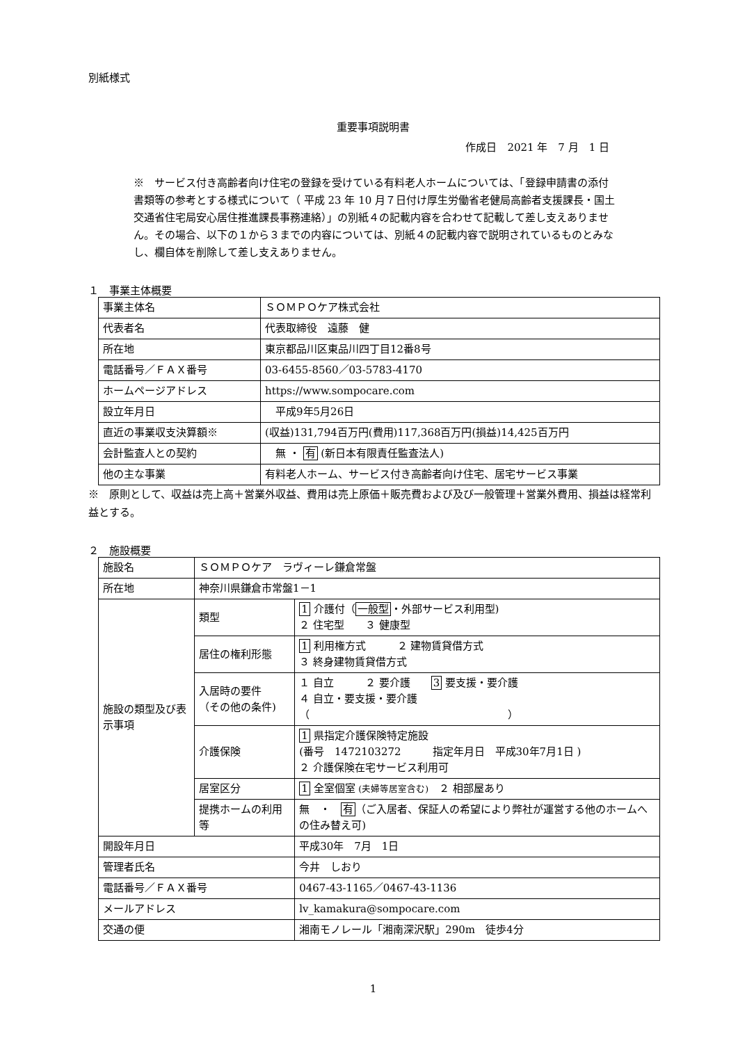別紙様式
重要事項説明書
作成日　2021 年　7 月　1 日
※　サービス付き高齢者向け住宅の登録を受けている有料老人ホームについては、「登録申請書の添付書類等の参考とする様式について（ 平成 23 年 10 月７日付け厚生労働省老健局高齢者支援課長・国土交通省住宅局安心居住推進課長事務連絡）」の別紙４の記載内容を合わせて記載して差し支えありません。その場合、以下の１から３までの内容については、別紙４の記載内容で説明されているものとみなし、欄自体を削除して差し支えありません。
１　事業主体概要
| 事業主体名 | ＳＯＭＰＯケア株式会社 |
| 代表者名 | 代表取締役 遠藤 健 |
| 所在地 | 東京都品川区東品川四丁目12番8号 |
| 電話番号／ＦＡＸ番号 | 03-6455-8560／03-5783-4170 |
| ホームページアドレス | https://www.sompocare.com |
| 設立年月日 | 平成9年5月26日 |
| 直近の事業収支決算額※ | (収益)131,794百万円(費用)117,368百万円(損益)14,425百万円 |
| 会計監査人との契約 | 無 ・ 有 (新日本有限責任監査法人) |
| 他の主な事業 | 有料老人ホーム、サービス付き高齢者向け住宅、居宅サービス事業 |
※　原則として、収益は売上高＋営業外収益、費用は売上原価＋販売費および及び一般管理＋営業外費用、損益は経常利益とする。
２　施設概要
| 施設名 | ＳＯＭＰＯケア ラヴィーレ鎌倉常盤 | | |
| 所在地 | 神奈川県鎌倉市常盤1－1 | | |
| 施設の類型及び表示事項 | 類型 | | 1 介護付（ 一般型 ・外部サービス利用型) ２ 住宅型 ３ 健康型 |
| | 居住の権利形態 | | 1 利用権方式 ２ 建物賃貸借方式 ３ 終身建物賃貸借方式 |
| | 入居時の要件 （その他の条件) | | １ 自立 ２ 要介護 3 要支援・要介護 ４ 自立・要支援・要介護 （ ） |
| | 介護保険 | | 1 県指定介護保険特定施設 (番号 1472103272 指定年月日 平成30年7月1日 ) ２ 介護保険在宅サービス利用可 |
| | 居室区分 | | 1 全室個室 (夫婦等居室含む) ２ 相部屋あり |
| | 提携ホームの利用等 | | 無 ・ 有 （ご入居者、保証人の希望により弊社が運営する他のホームへの住み替え可) |
| 開設年月日 | | 平成30年 7月 1日 | |
| 管理者氏名 | | 今井 しおり | |
| 電話番号／ＦＡＸ番号 | | 0467-43-1165／0467-43-1136 | |
| メールアドレス | | lv_kamakura@sompocare.com | |
| 交通の便 | | 湘南モノレール「湘南深沢駅」290m 徒歩4分 | |
1